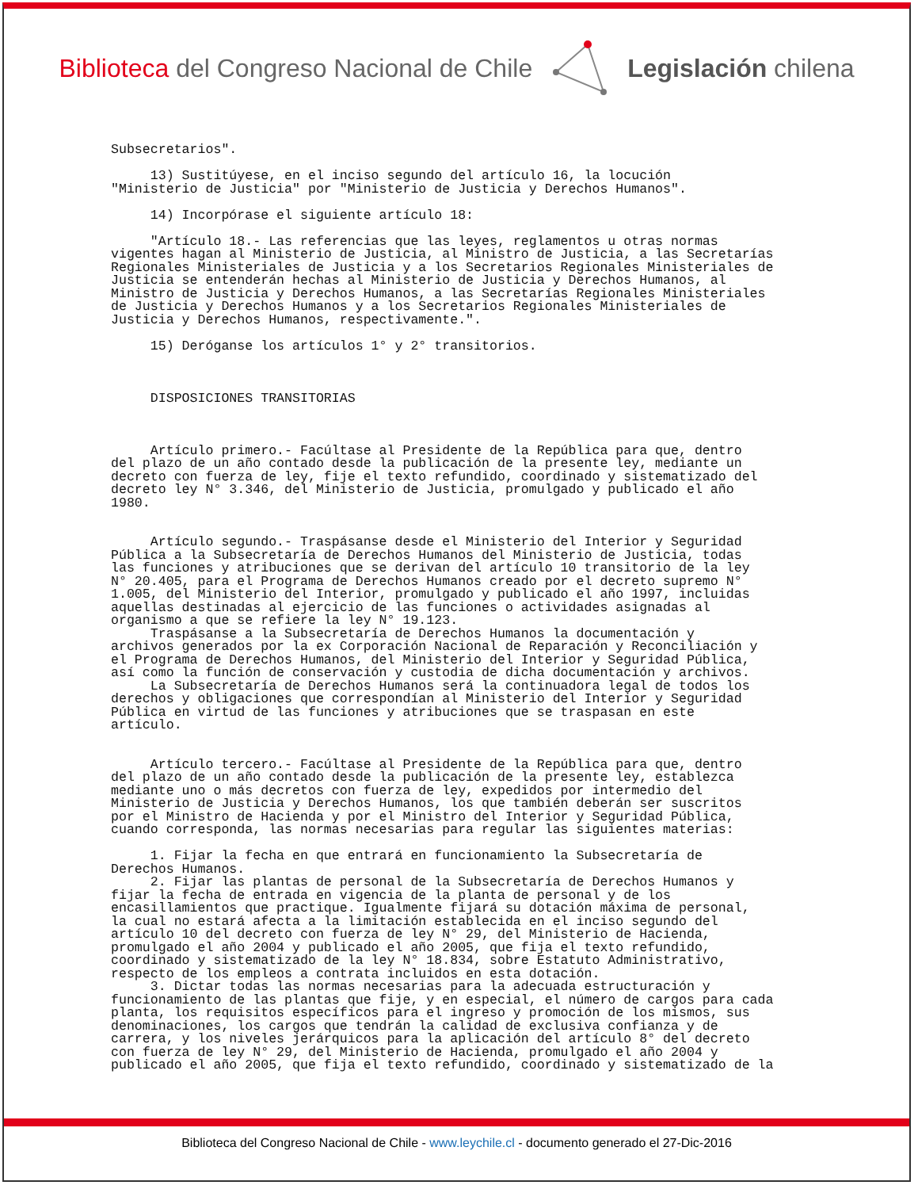Biblioteca del Congreso Nacional de Chile
Legislación chilena
Subsecretarios".

     13) Sustitúyese, en el inciso segundo del artículo 16, la locución
"Ministerio de Justicia" por "Ministerio de Justicia y Derechos Humanos".

     14) Incorpórase el siguiente artículo 18:

     "Artículo 18.- Las referencias que las leyes, reglamentos u otras normas
vigentes hagan al Ministerio de Justicia, al Ministro de Justicia, a las Secretarías
Regionales Ministeriales de Justicia y a los Secretarios Regionales Ministeriales de
Justicia se entenderán hechas al Ministerio de Justicia y Derechos Humanos, al
Ministro de Justicia y Derechos Humanos, a las Secretarías Regionales Ministeriales
de Justicia y Derechos Humanos y a los Secretarios Regionales Ministeriales de
Justicia y Derechos Humanos, respectivamente.".

     15) Deróganse los artículos 1° y 2° transitorios.



     DISPOSICIONES TRANSITORIAS



     Artículo primero.- Facúltase al Presidente de la República para que, dentro
del plazo de un año contado desde la publicación de la presente ley, mediante un
decreto con fuerza de ley, fije el texto refundido, coordinado y sistematizado del
decreto ley N° 3.346, del Ministerio de Justicia, promulgado y publicado el año
1980.


     Artículo segundo.- Traspásanse desde el Ministerio del Interior y Seguridad
Pública a la Subsecretaría de Derechos Humanos del Ministerio de Justicia, todas
las funciones y atribuciones que se derivan del artículo 10 transitorio de la ley
N° 20.405, para el Programa de Derechos Humanos creado por el decreto supremo N°
1.005, del Ministerio del Interior, promulgado y publicado el año 1997, incluidas
aquellas destinadas al ejercicio de las funciones o actividades asignadas al
organismo a que se refiere la ley N° 19.123.
     Traspásanse a la Subsecretaría de Derechos Humanos la documentación y
archivos generados por la ex Corporación Nacional de Reparación y Reconciliación y
el Programa de Derechos Humanos, del Ministerio del Interior y Seguridad Pública,
así como la función de conservación y custodia de dicha documentación y archivos.
     La Subsecretaría de Derechos Humanos será la continuadora legal de todos los
derechos y obligaciones que correspondían al Ministerio del Interior y Seguridad
Pública en virtud de las funciones y atribuciones que se traspasan en este
artículo.


     Artículo tercero.- Facúltase al Presidente de la República para que, dentro
del plazo de un año contado desde la publicación de la presente ley, establezca
mediante uno o más decretos con fuerza de ley, expedidos por intermedio del
Ministerio de Justicia y Derechos Humanos, los que también deberán ser suscritos
por el Ministro de Hacienda y por el Ministro del Interior y Seguridad Pública,
cuando corresponda, las normas necesarias para regular las siguientes materias:

     1. Fijar la fecha en que entrará en funcionamiento la Subsecretaría de
Derechos Humanos.
     2. Fijar las plantas de personal de la Subsecretaría de Derechos Humanos y
fijar la fecha de entrada en vigencia de la planta de personal y de los
encasillamientos que practique. Igualmente fijará su dotación máxima de personal,
la cual no estará afecta a la limitación establecida en el inciso segundo del
artículo 10 del decreto con fuerza de ley N° 29, del Ministerio de Hacienda,
promulgado el año 2004 y publicado el año 2005, que fija el texto refundido,
coordinado y sistematizado de la ley N° 18.834, sobre Estatuto Administrativo,
respecto de los empleos a contrata incluidos en esta dotación.
     3. Dictar todas las normas necesarias para la adecuada estructuración y
funcionamiento de las plantas que fije, y en especial, el número de cargos para cada
planta, los requisitos específicos para el ingreso y promoción de los mismos, sus
denominaciones, los cargos que tendrán la calidad de exclusiva confianza y de
carrera, y los niveles jerárquicos para la aplicación del artículo 8° del decreto
con fuerza de ley N° 29, del Ministerio de Hacienda, promulgado el año 2004 y
publicado el año 2005, que fija el texto refundido, coordinado y sistematizado de la
Biblioteca del Congreso Nacional de Chile - www.leychile.cl - documento generado el 27-Dic-2016